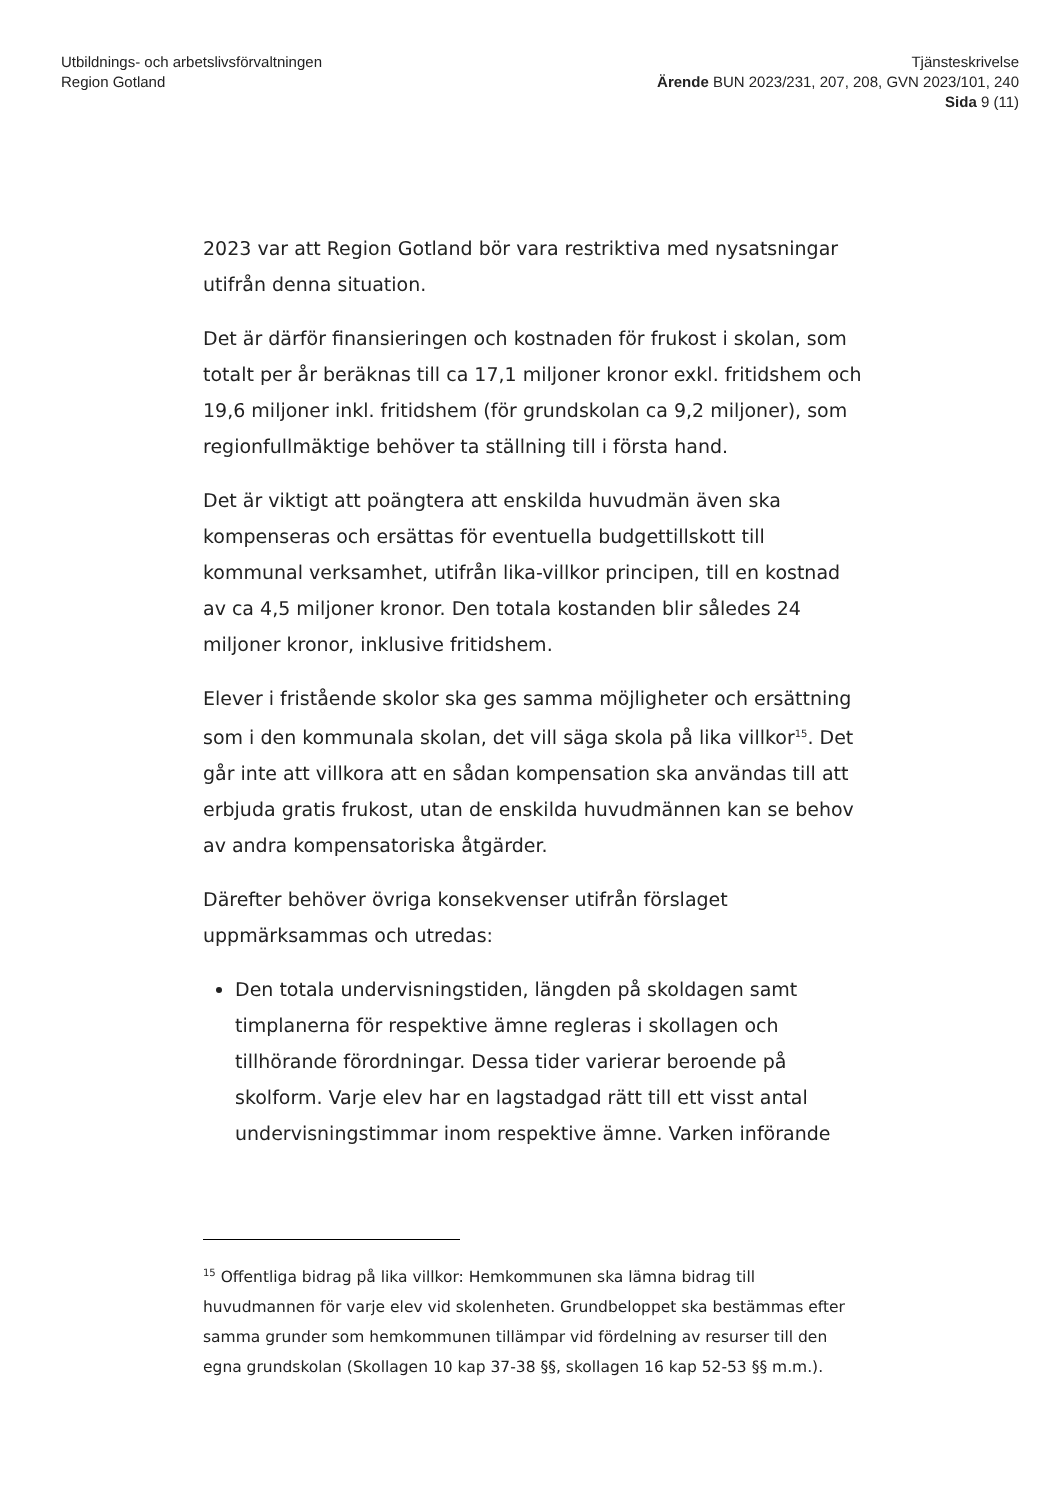Utbildnings- och arbetslivsförvaltningen
Region Gotland
Tjänsteskrivelse
Ärende BUN 2023/231, 207, 208, GVN 2023/101, 240
Sida 9 (11)
2023 var att Region Gotland bör vara restriktiva med nysatsningar utifrån denna situation.
Det är därför finansieringen och kostnaden för frukost i skolan, som totalt per år beräknas till ca 17,1 miljoner kronor exkl. fritidshem och 19,6 miljoner inkl. fritidshem (för grundskolan ca 9,2 miljoner), som regionfullmäktige behöver ta ställning till i första hand.
Det är viktigt att poängtera att enskilda huvudmän även ska kompenseras och ersättas för eventuella budgettillskott till kommunal verksamhet, utifrån lika-villkor principen, till en kostnad av ca 4,5 miljoner kronor. Den totala kostanden blir således 24 miljoner kronor, inklusive fritidshem.
Elever i fristående skolor ska ges samma möjligheter och ersättning som i den kommunala skolan, det vill säga skola på lika villkor<sup>15</sup>. Det går inte att villkora att en sådan kompensation ska användas till att erbjuda gratis frukost, utan de enskilda huvudmännen kan se behov av andra kompensatoriska åtgärder.
Därefter behöver övriga konsekvenser utifrån förslaget uppmärksammas och utredas:
Den totala undervisningstiden, längden på skoldagen samt timplanerna för respektive ämne regleras i skollagen och tillhörande förordningar. Dessa tider varierar beroende på skolform. Varje elev har en lagstadgad rätt till ett visst antal undervisningstimmar inom respektive ämne. Varken införande
<sup>15</sup> Offentliga bidrag på lika villkor: Hemkommunen ska lämna bidrag till huvudmannen för varje elev vid skolenheten. Grundbeloppet ska bestämmas efter samma grunder som hemkommunen tillämpar vid fördelning av resurser till den egna grundskolan (Skollagen 10 kap 37-38 §§, skollagen 16 kap 52-53 §§ m.m.).